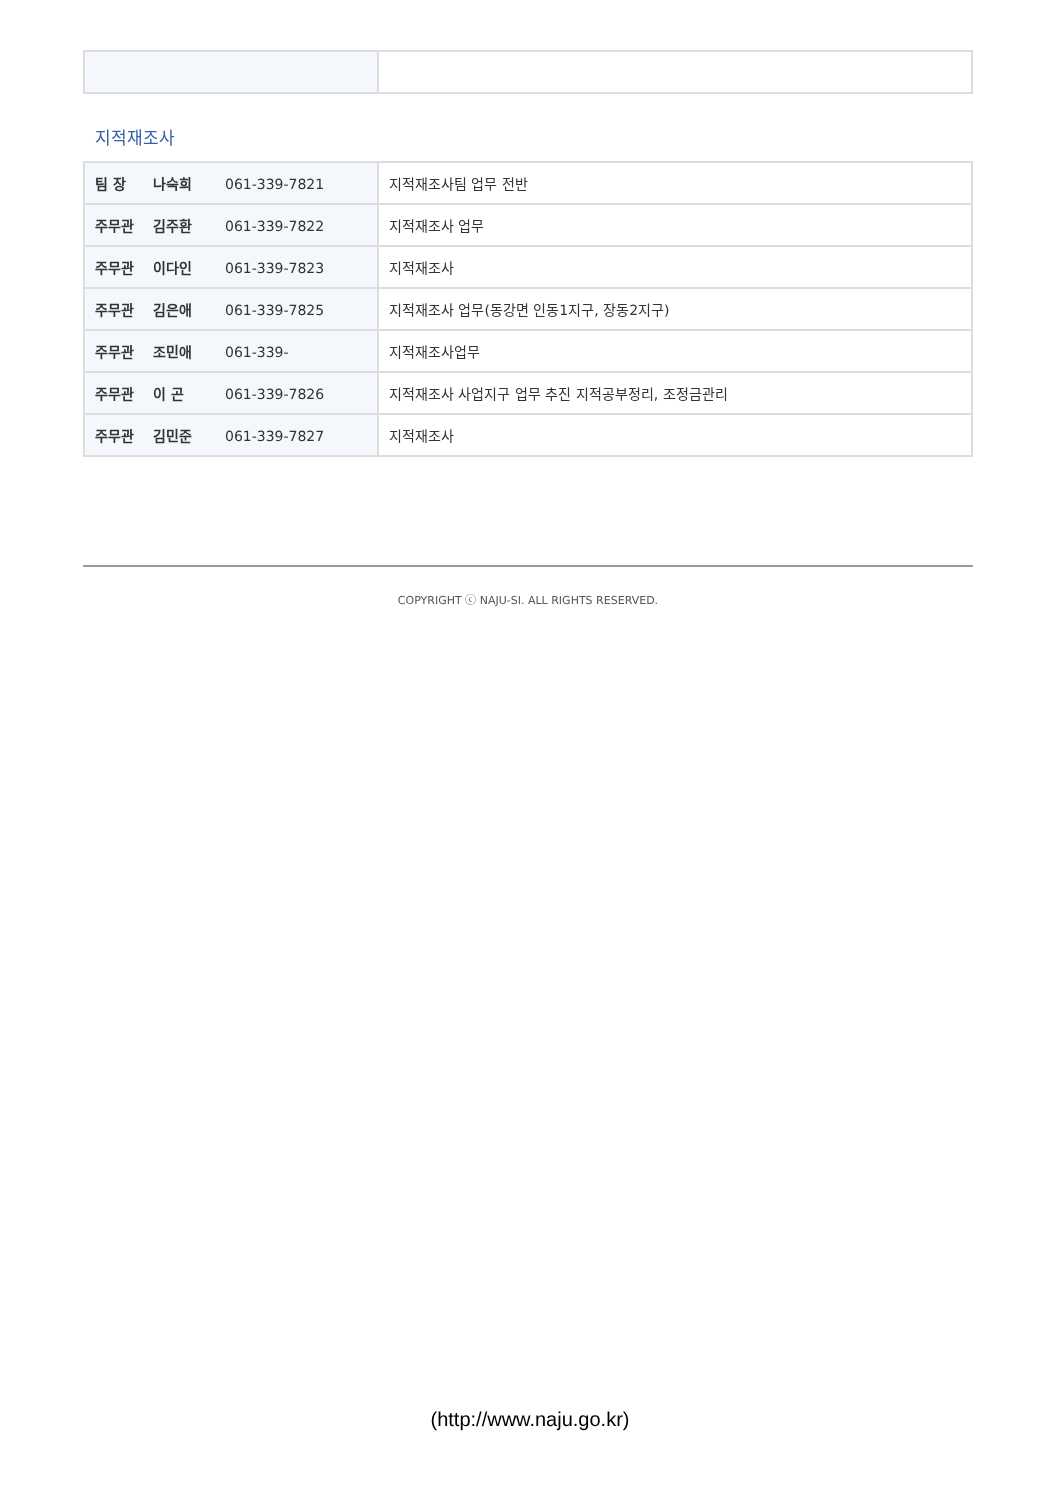지적재조사
| 팀 장 나숙희 061-339-7821 | 지적재조사팀 업무 전반 |
| 주무관 김주환 061-339-7822 | 지적재조사 업무 |
| 주무관 이다인 061-339-7823 | 지적재조사 |
| 주무관 김은애 061-339-7825 | 지적재조사 업무(동강면 인동1지구, 장동2지구) |
| 주무관 조민애 061-339- | 지적재조사업무 |
| 주무관 이 곤 061-339-7826 | 지적재조사 사업지구 업무 추진 지적공부정리, 조정금관리 |
| 주무관 김민준 061-339-7827 | 지적재조사 |
COPYRIGHT ⓒ NAJU-SI. ALL RIGHTS RESERVED.
(http://www.naju.go.kr)